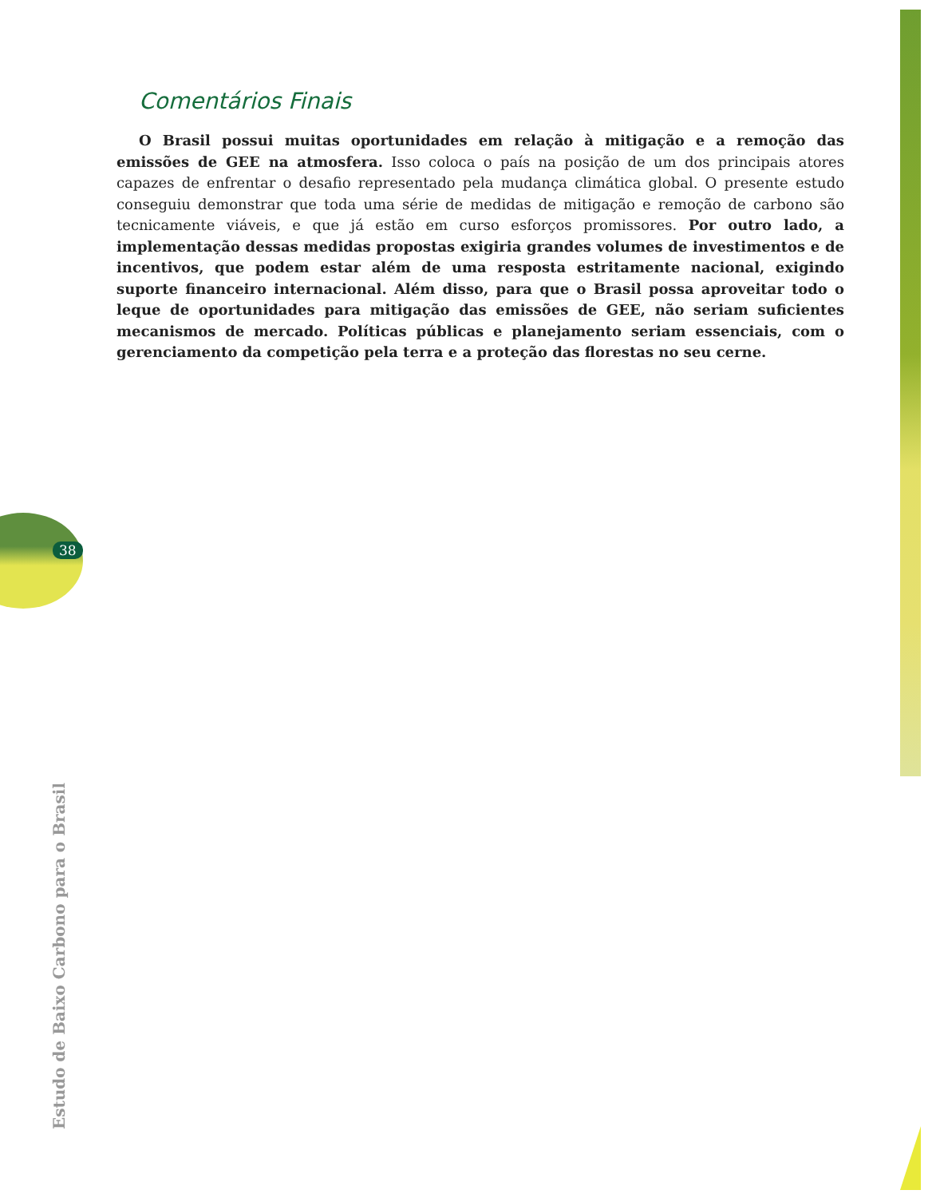38
Comentários Finais
O Brasil possui muitas oportunidades em relação à mitigação e a remoção das emissões de GEE na atmosfera. Isso coloca o país na posição de um dos principais atores capazes de enfrentar o desafio representado pela mudança climática global. O presente estudo conseguiu demonstrar que toda uma série de medidas de mitigação e remoção de carbono são tecnicamente viáveis, e que já estão em curso esforços promissores. Por outro lado, a implementação dessas medidas propostas exigiria grandes volumes de investimentos e de incentivos, que podem estar além de uma resposta estritamente nacional, exigindo suporte financeiro internacional. Além disso, para que o Brasil possa aproveitar todo o leque de oportunidades para mitigação das emissões de GEE, não seriam suficientes mecanismos de mercado. Políticas públicas e planejamento seriam essenciais, com o gerenciamento da competição pela terra e a proteção das florestas no seu cerne.
Estudo de Baixo Carbono para o Brasil